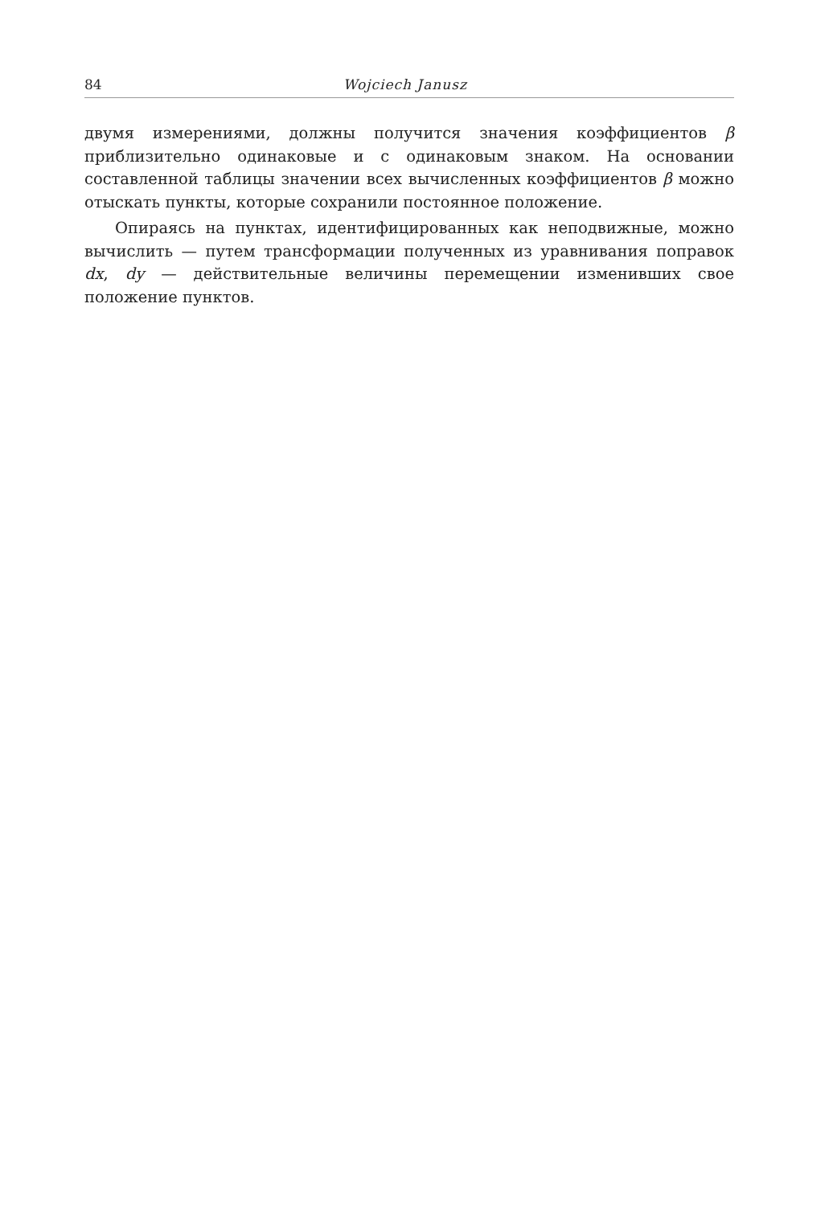84 Wojciech Janusz
двумя измерениями, должны получится значения коэффициентов β приблизительно одинаковые и с одинаковым знаком. На основании составленной таблицы значении всех вычисленных коэффициентов β можно отыскать пункты, которые сохранили постоянное положение.
Опираясь на пунктах, идентифицированных как неподвижные, можно вычислить — путем трансформации полученных из уравнивания поправок dx, dy — действительные величины перемещении изменивших свое положение пунктов.